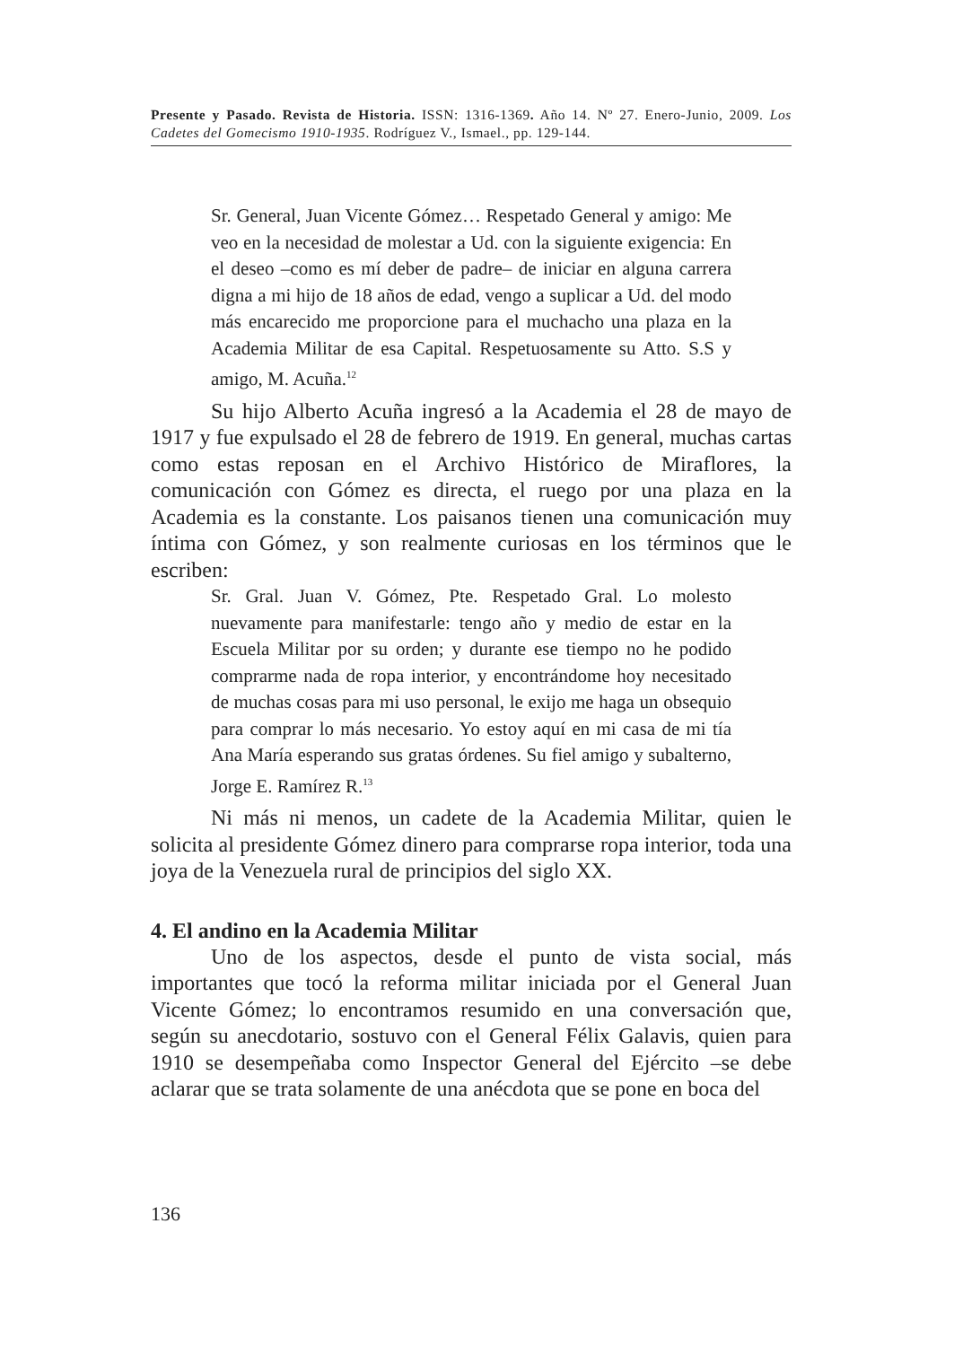Presente y Pasado. Revista de Historia. ISSN: 1316-1369. Año 14. Nº 27. Enero-Junio, 2009. Los Cadetes del Gomecismo 1910-1935. Rodríguez V., Ismael., pp. 129-144.
Sr. General, Juan Vicente Gómez… Respetado General y amigo: Me veo en la necesidad de molestar a Ud. con la siguiente exigencia: En el deseo –como es mí deber de padre– de iniciar en alguna carrera digna a mi hijo de 18 años de edad, vengo a suplicar a Ud. del modo más encarecido me proporcione para el muchacho una plaza en la Academia Militar de esa Capital. Respetuosamente su Atto. S.S y amigo, M. Acuña.<sup>12</sup>
Su hijo Alberto Acuña ingresó a la Academia el 28 de mayo de 1917 y fue expulsado el 28 de febrero de 1919. En general, muchas cartas como estas reposan en el Archivo Histórico de Miraflores, la comunicación con Gómez es directa, el ruego por una plaza en la Academia es la constante. Los paisanos tienen una comunicación muy íntima con Gómez, y son realmente curiosas en los términos que le escriben:
Sr. Gral. Juan V. Gómez, Pte. Respetado Gral. Lo molesto nuevamente para manifestarle: tengo año y medio de estar en la Escuela Militar por su orden; y durante ese tiempo no he podido comprarme nada de ropa interior, y encontrándome hoy necesitado de muchas cosas para mi uso personal, le exijo me haga un obsequio para comprar lo más necesario. Yo estoy aquí en mi casa de mi tía Ana María esperando sus gratas órdenes. Su fiel amigo y subalterno, Jorge E. Ramírez R.<sup>13</sup>
Ni más ni menos, un cadete de la Academia Militar, quien le solicita al presidente Gómez dinero para comprarse ropa interior, toda una joya de la Venezuela rural de principios del siglo XX.
4. El andino en la Academia Militar
Uno de los aspectos, desde el punto de vista social, más importantes que tocó la reforma militar iniciada por el General Juan Vicente Gómez; lo encontramos resumido en una conversación que, según su anecdotario, sostuvo con el General Félix Galavis, quien para 1910 se desempeñaba como Inspector General del Ejército –se debe aclarar que se trata solamente de una anécdota que se pone en boca del
136